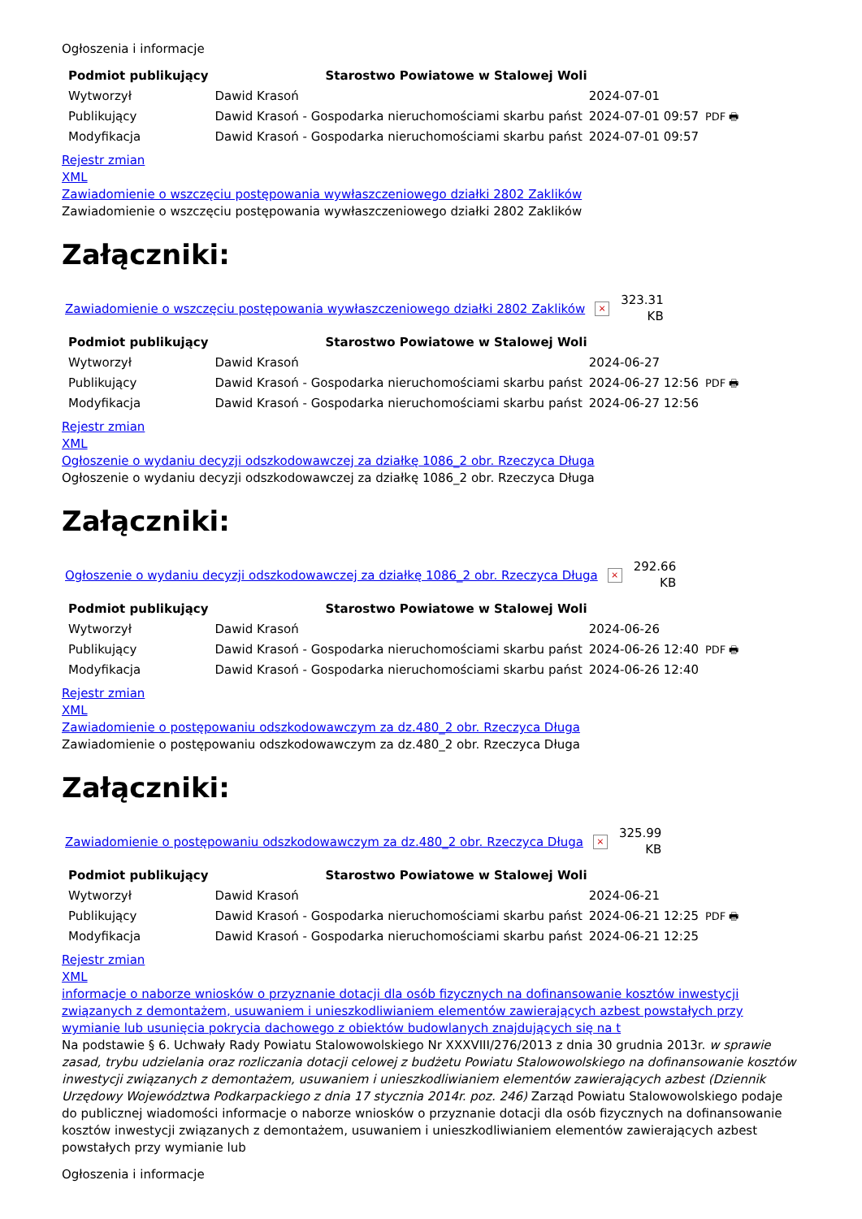Ogłoszenia i informacje
| Podmiot publikujący | Starostwo Powiatowe w Stalowej Woli | | |
| Wytworzył | Dawid Krasoń | 2024-07-01 | PDF 🖶 |
| Publikujący | Dawid Krasoń - Gospodarka nieruchomościami skarbu państ | 2024-07-01 09:57 | |
| Modyfikacja | Dawid Krasoń - Gospodarka nieruchomościami skarbu państ | 2024-07-01 09:57 | |
Rejestr zmian
XML
Zawiadomienie o wszczęciu postępowania wywłaszczeniowego działki 2802 Zaklików
Zawiadomienie o wszczęciu postępowania wywłaszczeniowego działki 2802 Zaklików
Załączniki:
Zawiadomienie o wszczęciu postępowania wywłaszczeniowego działki 2802 Zaklików ×
323.31
KB
| Podmiot publikujący | Starostwo Powiatowe w Stalowej Woli | | |
| Wytworzył | Dawid Krasoń | 2024-06-27 | PDF 🖶 |
| Publikujący | Dawid Krasoń - Gospodarka nieruchomościami skarbu państ | 2024-06-27 12:56 | |
| Modyfikacja | Dawid Krasoń - Gospodarka nieruchomościami skarbu państ | 2024-06-27 12:56 | |
Rejestr zmian
XML
Ogłoszenie o wydaniu decyzji odszkodowawczej za działkę 1086_2 obr. Rzeczyca Długa
Ogłoszenie o wydaniu decyzji odszkodowawczej za działkę 1086_2 obr. Rzeczyca Długa
Załączniki:
Ogłoszenie o wydaniu decyzji odszkodowawczej za działkę 1086_2 obr. Rzeczyca Długa ×
292.66
KB
| Podmiot publikujący | Starostwo Powiatowe w Stalowej Woli | | |
| Wytworzył | Dawid Krasoń | 2024-06-26 | PDF 🖶 |
| Publikujący | Dawid Krasoń - Gospodarka nieruchomościami skarbu państ | 2024-06-26 12:40 | |
| Modyfikacja | Dawid Krasoń - Gospodarka nieruchomościami skarbu państ | 2024-06-26 12:40 | |
Rejestr zmian
XML
Zawiadomienie o postępowaniu odszkodowawczym za dz.480_2 obr. Rzeczyca Długa
Zawiadomienie o postępowaniu odszkodowawczym za dz.480_2 obr. Rzeczyca Długa
Załączniki:
Zawiadomienie o postępowaniu odszkodowawczym za dz.480_2 obr. Rzeczyca Długa ×
325.99
KB
| Podmiot publikujący | Starostwo Powiatowe w Stalowej Woli | | |
| Wytworzył | Dawid Krasoń | 2024-06-21 | PDF 🖶 |
| Publikujący | Dawid Krasoń - Gospodarka nieruchomościami skarbu państ | 2024-06-21 12:25 | |
| Modyfikacja | Dawid Krasoń - Gospodarka nieruchomościami skarbu państ | 2024-06-21 12:25 | |
Rejestr zmian
XML
informacje o naborze wniosków o przyznanie dotacji dla osób fizycznych na dofinansowanie kosztów inwestycji związanych z demontażem, usuwaniem i unieszkodliwianiem elementów zawierających azbest powstałych przy wymianie lub usunięcia pokrycia dachowego z obiektów budowlanych znajdujących się na t
Na podstawie § 6. Uchwały Rady Powiatu Stalowowolskiego Nr XXXVIII/276/2013 z dnia 30 grudnia 2013r. w sprawie zasad, trybu udzielania oraz rozliczania dotacji celowej z budżetu Powiatu Stalowowolskiego na dofinansowanie kosztów inwestycji związanych z demontażem, usuwaniem i unieszkodliwianiem elementów zawierających azbest (Dziennik Urzędowy Województwa Podkarpackiego z dnia 17 stycznia 2014r. poz. 246) Zarząd Powiatu Stalowowolskiego podaje do publicznej wiadomości informacje o naborze wniosków o przyznanie dotacji dla osób fizycznych na dofinansowanie kosztów inwestycji związanych z demontażem, usuwaniem i unieszkodliwianiem elementów zawierających azbest powstałych przy wymianie lub
Ogłoszenia i informacje